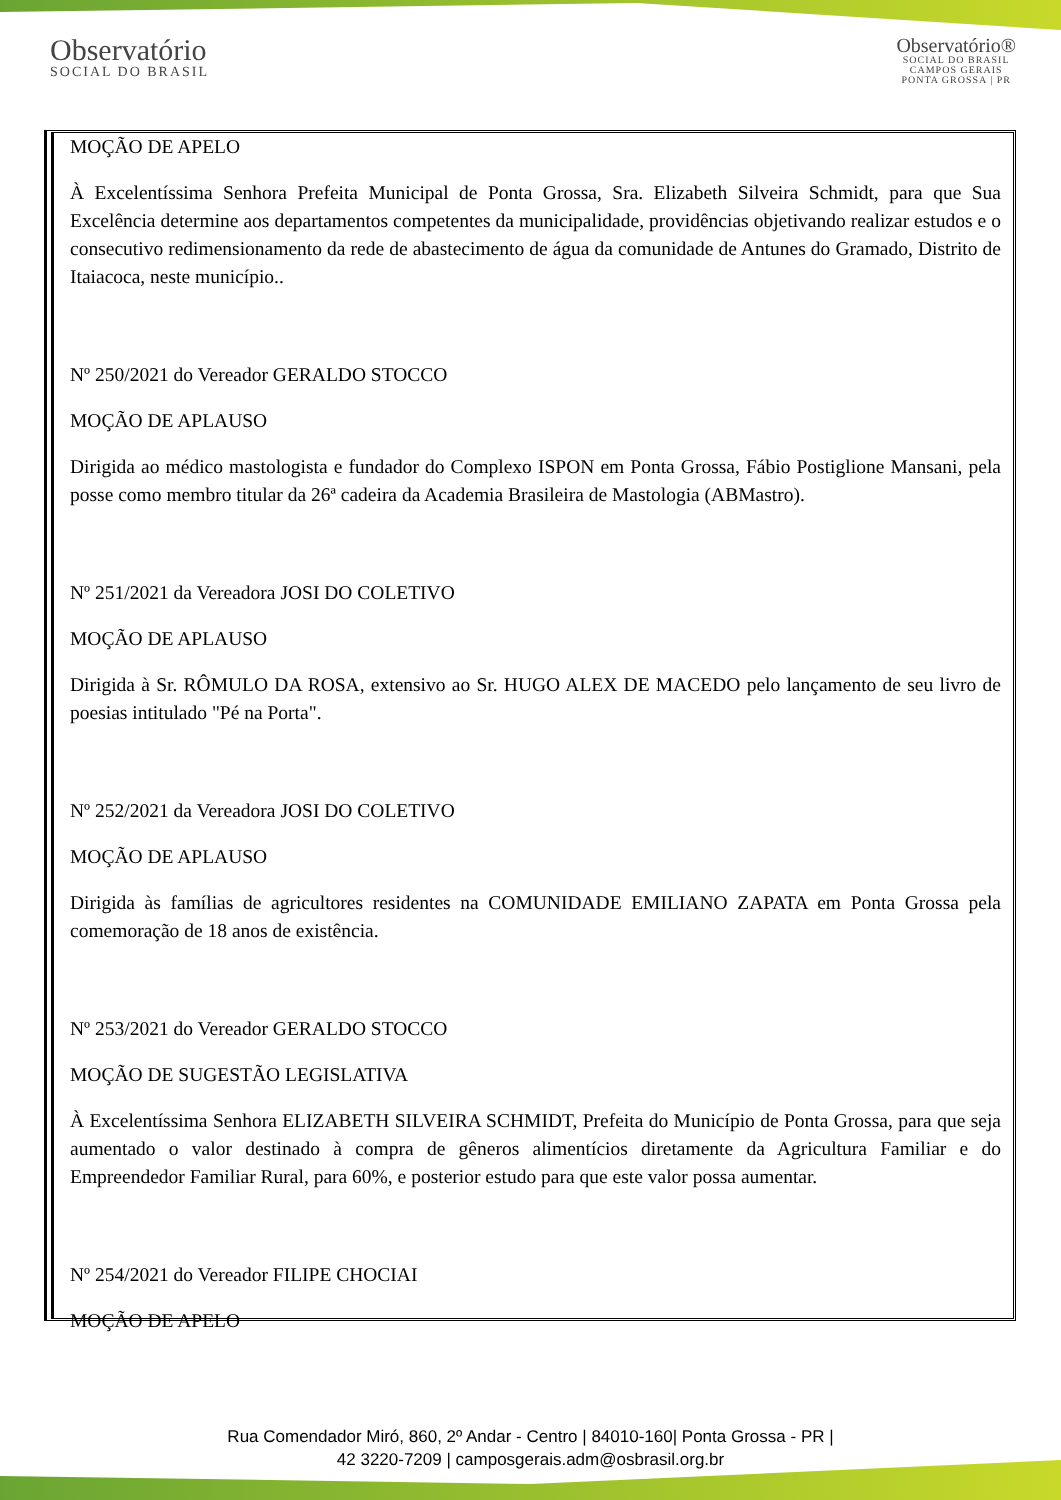Observatório
SOCIAL DO BRASIL
Observatório®
SOCIAL DO BRASIL
CAMPOS GERAIS
PONTA GROSSA | PR
MOÇÃO DE APELO
À Excelentíssima Senhora Prefeita Municipal de Ponta Grossa, Sra. Elizabeth Silveira Schmidt, para que Sua Excelência determine aos departamentos competentes da municipalidade, providências objetivando realizar estudos e o consecutivo redimensionamento da rede de abastecimento de água da comunidade de Antunes do Gramado, Distrito de Itaiacoca, neste município..
Nº 250/2021 do Vereador GERALDO STOCCO
MOÇÃO DE APLAUSO
Dirigida ao médico mastologista e fundador do Complexo ISPON em Ponta Grossa, Fábio Postiglione Mansani, pela posse como membro titular da 26ª cadeira da Academia Brasileira de Mastologia (ABMastro).
Nº 251/2021 da Vereadora JOSI DO COLETIVO
MOÇÃO DE APLAUSO
Dirigida à Sr. RÔMULO DA ROSA, extensivo ao Sr. HUGO ALEX DE MACEDO pelo lançamento de seu livro de poesias intitulado "Pé na Porta".
Nº 252/2021 da Vereadora JOSI DO COLETIVO
MOÇÃO DE APLAUSO
Dirigida às famílias de agricultores residentes na COMUNIDADE EMILIANO ZAPATA em Ponta Grossa pela comemoração de 18 anos de existência.
Nº 253/2021 do Vereador GERALDO STOCCO
MOÇÃO DE SUGESTÃO LEGISLATIVA
À Excelentíssima Senhora ELIZABETH SILVEIRA SCHMIDT, Prefeita do Município de Ponta Grossa, para que seja aumentado o valor destinado à compra de gêneros alimentícios diretamente da Agricultura Familiar e do Empreendedor Familiar Rural, para 60%, e posterior estudo para que este valor possa aumentar.
Nº 254/2021 do Vereador FILIPE CHOCIAI
MOÇÃO DE APELO
Rua Comendador Miró, 860, 2º Andar - Centro | 84010-160| Ponta Grossa - PR |
42 3220-7209 | camposgerais.adm@osbrasil.org.br